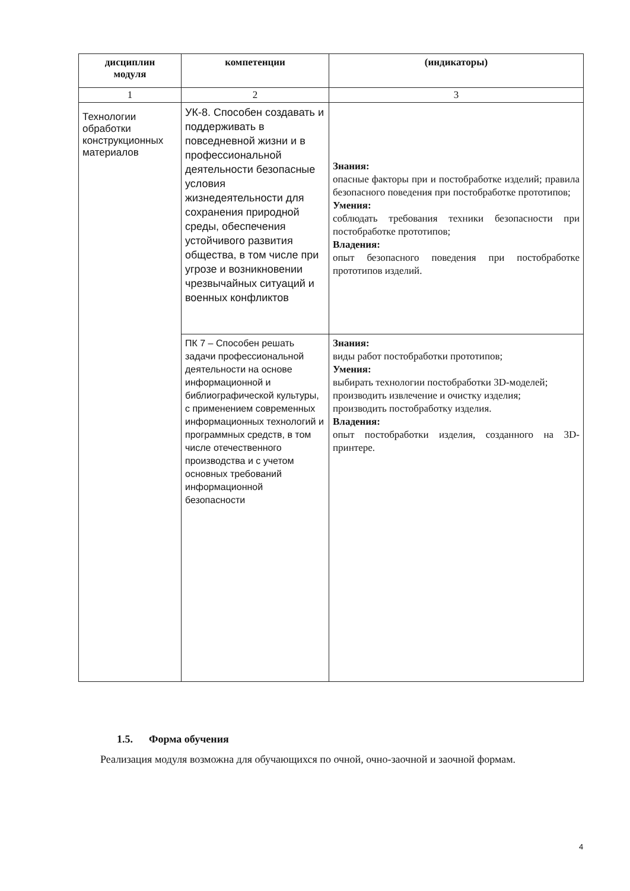| дисциплин модуля | компетенции | (индикаторы) |
| --- | --- | --- |
| 1 | 2 | 3 |
| Технологии обработки конструкционных материалов | УК-8. Способен создавать и поддерживать в повседневной жизни и в профессиональной деятельности безопасные условия жизнедеятельности для сохранения природной среды, обеспечения устойчивого развития общества, в том числе при угрозе и возникновении чрезвычайных ситуаций и военных конфликтов | Знания: опасные факторы при и постобработке изделий; правила безопасного поведения при постобработке прототипов; Умения: соблюдать требования техники безопасности при постобработке прототипов; Владения: опыт безопасного поведения при постобработке прототипов изделий. |
| | ПК 7 – Способен решать задачи профессиональной деятельности на основе информационной и библиографической культуры, с применением современных информационных технологий и программных средств, в том числе отечественного производства и с учетом основных требований информационной безопасности | Знания: виды работ постобработки прототипов; Умения: выбирать технологии постобработки 3D-моделей; производить извлечение и очистку изделия; производить постобработку изделия. Владения: опыт постобработки изделия, созданного на 3D-принтере. |
1.5. Форма обучения
Реализация модуля возможна для обучающихся по очной, очно-заочной и заочной формам.
4